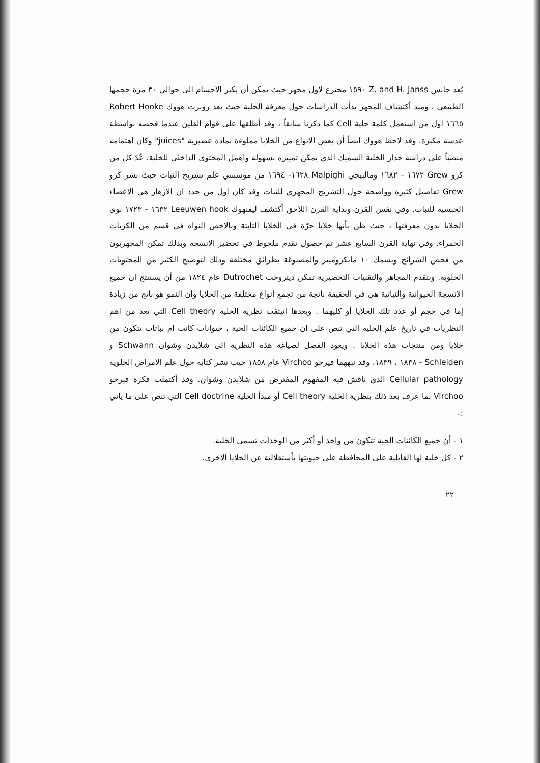يُعد جانس Z. and H. Janss ١٥٩٠ مخترع لاول مجهر حيث يمكن أن يكبر الاجسام الى حوالي ٣٠ مرة حجمها الطبيعي ، ومنذ أكتشاف المجهر بدأت الدراسات حول معرفة الخلية حيث يعد روبرت هووك Robert Hooke ١٦٦٥ اول من استعمل كلمة خلية Cell كما ذكرنا سابقاً ، وقد أطلقها على قوام الفلين عندما فحصه بواسطة عدسة مكبرة. وقد لاحظ هووك ايضاً أن بعض الانواع من الخلايا مملوءة بمادة عصيرية "juices" وكان اهتمامه منصباً على دراسة جدار الخلية السميك الذي يمكن تمييزه بسهولة واهمل المحتوى الداخلي للخلية. عُدّ كل من كرو Grew ١٦٧٢ - ١٦٨٢ ومالبيجي Malpighi ١٦٢٨- ١٦٩٤ من مؤسسي علم تشريح النبات حيث نشر كرو Grew تفاصيل كثيرة وواضحة حول التشريح المجهري للنبات وقد كان اول من حدد ان الازهار هي الاعضاء الجنسية للنبات. وفي نفس القرن وبداية القرن اللاحق أكتشف ليفنهوك Leeuwen hook ١٦٣٢ - ١٧٢٣ نوى الخلايا بدون معرفتها ، حيث ظن بأنها خلايا حرّة في الخلايا الثابتة وبالاخص النواة في قسم من الكريات الحمراء. وفي نهاية القرن السابع عشر تم حصول تقدم ملحوظ في تحضير الانسجة وبذلك تمكن المجهريون من فحص الشرائح وبسمك ١٠ مايكروميتر والمصبوغة بطرائق مختلفة وذلك لتوضيح الكثير من المحتويات الخلوية. وبتقدم المجاهر والتقنيات التحضيرية تمكن ديتروخت Dutrochet عام ١٨٢٤ من أن يستنتج ان جميع الانسجة الحيوانية والنباتية هي في الحقيقة ناتجة من تجمع انواع مختلفة من الخلايا وان النمو هو ناتج من زيادة إما في حجم أو عدد تلك الخلايا أو كليهما . وبعدها انبثقت نظرية الخلية Cell theory التي تعد من اهم النظريات في تاريخ علم الخلية التي تنص على ان جميع الكائنات الحية ، حيوانات كانت ام نباتات تتكون من خلايا ومن منتجات هذه الخلايا . ويعود الفضل لصياغة هذه النظرية الى شلايدن وشوان Schwann و Schleiden - ١٨٣٨ ، ١٨٣٩، وقد نبههما فيرجو Virchoo عام ١٨٥٨ حيث نشر كتابه حول علم الامراض الخلوية Cellular pathology الذي ناقش فيه المفهوم المفترض من شلايدن وشوان. وقد أكتملت فكرة فيرجو Virchoo بما عرف بعد ذلك بنظرية الخلية Cell theory أو مبدأ الخلية Cell doctrine التي تنص على ما يأتي :-
١ - أن جميع الكائنات الحية تتكون من واحد أو أكثر من الوحدات تسمى الخلية.
٢ - كل خلية لها القابلية على المحافظة على حيويتها بأستقلالية عن الخلايا الاخرى.
٢٢